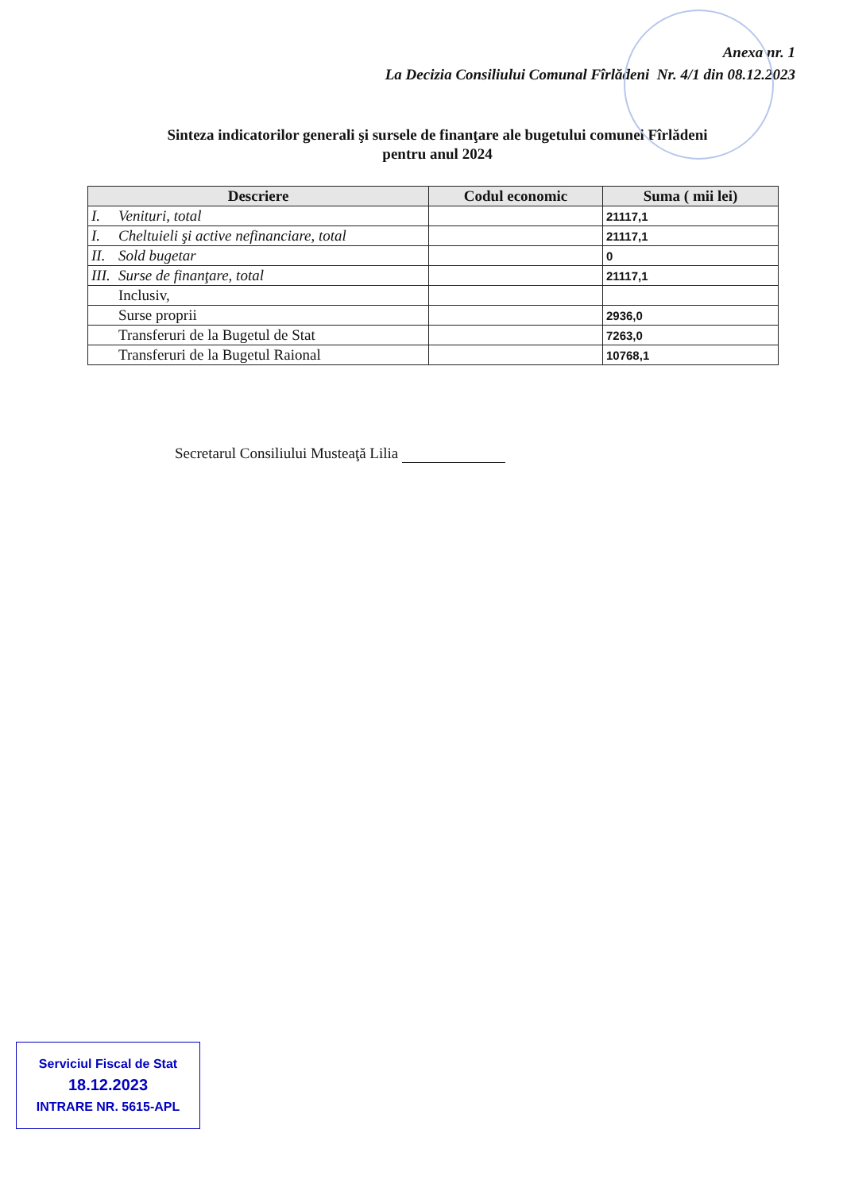Anexa nr. 1
La Decizia Consiliului Comunal Fîrlădeni Nr. 4/1 din 08.12.2023
Sinteza indicatorilor generali şi sursele de finanţare ale bugetului comunei Fîrlădeni
pentru anul 2024
| Descriere | Codul economic | Suma ( mii lei) |
| --- | --- | --- |
| I. Venituri, total | | 21117,1 |
| I. Cheltuieli şi active nefinanciare, total | | 21117,1 |
| II. Sold bugetar | | 0 |
| III. Surse de finanţare, total | | 21117,1 |
| Inclusiv, | | |
| Surse proprii | | 2936,0 |
| Transferuri de la Bugetul de Stat | | 7263,0 |
| Transferuri de la Bugetul Raional | | 10768,1 |
Secretarul Consiliului Musteaţă Lilia
Serviciul Fiscal de Stat
18.12.2023
INTRARE NR. 5615-APL